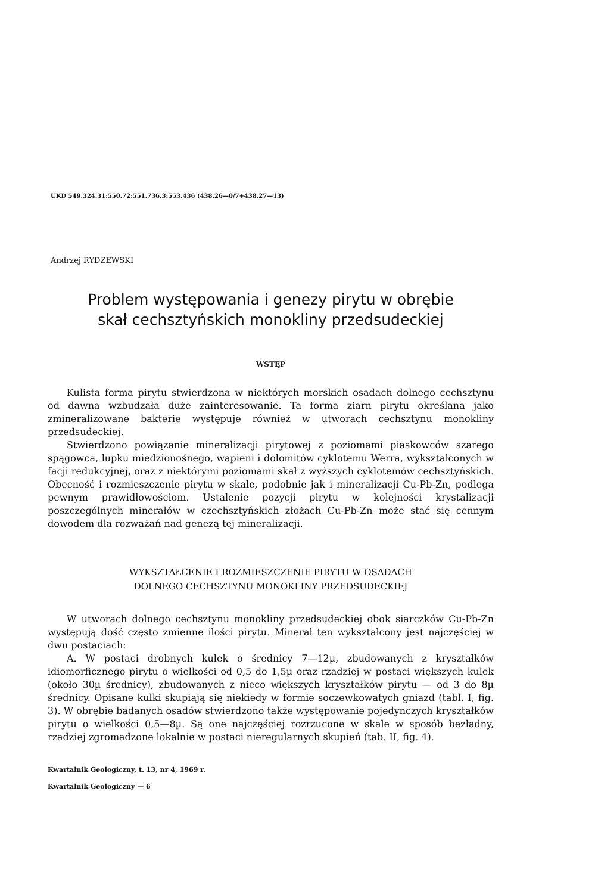UKD 549.324.31:550.72:551.736.3:553.436 (438.26—0/7+438.27—13)
Andrzej RYDZEWSKI
Problem występowania i genezy pirytu w obrębie
skał cechsztyńskich monokliny przedsudeckiej
WSTĘP
Kulista forma pirytu stwierdzona w niektórych morskich osadach dolnego cechsztynu od dawna wzbudzała duże zainteresowanie. Ta forma ziarn pirytu określana jako zmineralizowane bakterie występuje również w utworach cechsztynu monokliny przedsudeckiej.
Stwierdzono powiązanie mineralizacji pirytowej z poziomami piaskowców szarego spągowca, łupku miedzionośnego, wapieni i dolomitów cyklotemu Werra, wykształconych w facji redukcyjnej, oraz z niektórymi poziomami skał z wyższych cyklotemów cechsztyńskich. Obecność i rozmieszczenie pirytu w skale, podobnie jak i mineralizacji Cu-Pb-Zn, podlega pewnym prawidłowościom. Ustalenie pozycji pirytu w kolejności krystalizacji poszczególnych minerałów w czechsztyńskich złożach Cu-Pb-Zn może stać się cennym dowodem dla rozważań nad genezą tej mineralizacji.
WYKSZTAŁCENIE I ROZMIESZCZENIE PIRYTU W OSADACH
DOLNEGO CECHSZTYNU MONOKLINY PRZEDSUDECKIEJ
W utworach dolnego cechsztynu monokliny przedsudeckiej obok siarczków Cu-Pb-Zn występują dość często zmienne ilości pirytu. Minerał ten wykształcony jest najczęściej w dwu postaciach:
A. W postaci drobnych kulek o średnicy 7—12µ, zbudowanych z kryształków idiomorficznego pirytu o wielkości od 0,5 do 1,5µ oraz rzadziej w postaci większych kulek (około 30µ średnicy), zbudowanych z nieco większych kryształków pirytu — od 3 do 8µ średnicy. Opisane kulki skupiają się niekiedy w formie soczewkowatych gniazd (tabl. I, fig. 3). W obrębie badanych osadów stwierdzono także występowanie pojedynczych kryształków pirytu o wielkości 0,5—8µ. Są one najczęściej rozrzucone w skale w sposób bezładny, rzadziej zgromadzone lokalnie w postaci nieregularnych skupień (tab. II, fig. 4).
Kwartalnik Geologiczny, t. 13, nr 4, 1969 r.
Kwartalnik Geologiczny — 6